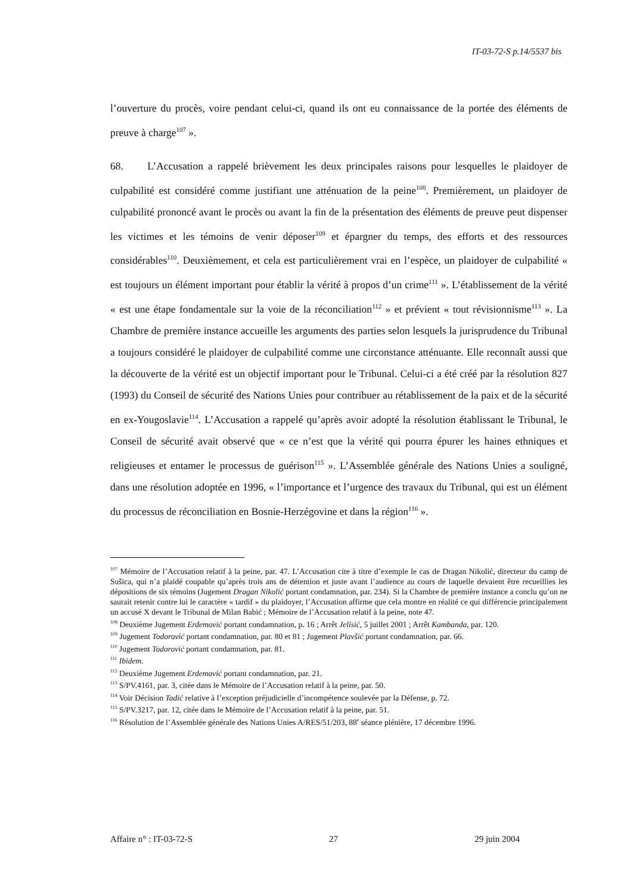IT-03-72-S p.14/5537 bis
l’ouverture du procès, voire pendant celui-ci, quand ils ont eu connaissance de la portée des éléments de preuve à charge<sup>107</sup> ».
68. L’Accusation a rappelé brièvement les deux principales raisons pour lesquelles le plaidoyer de culpabilité est considéré comme justifiant une atténuation de la peine<sup>108</sup>. Premièrement, un plaidoyer de culpabilité prononcé avant le procès ou avant la fin de la présentation des éléments de preuve peut dispenser les victimes et les témoins de venir déposer<sup>109</sup> et épargner du temps, des efforts et des ressources considérables<sup>110</sup>. Deuxièmement, et cela est particulièrement vrai en l’espèce, un plaidoyer de culpabilité « est toujours un élément important pour établir la vérité à propos d’un crime<sup>111</sup> ». L’établissement de la vérité « est une étape fondamentale sur la voie de la réconciliation<sup>112</sup> » et prévient « tout révisionnisme<sup>113</sup> ». La Chambre de première instance accueille les arguments des parties selon lesquels la jurisprudence du Tribunal a toujours considéré le plaidoyer de culpabilité comme une circonstance atténuante. Elle reconnaît aussi que la découverte de la vérité est un objectif important pour le Tribunal. Celui-ci a été créé par la résolution 827 (1993) du Conseil de sécurité des Nations Unies pour contribuer au rétablissement de la paix et de la sécurité en ex-Yougoslavie<sup>114</sup>. L’Accusation a rappelé qu’après avoir adopté la résolution établissant le Tribunal, le Conseil de sécurité avait observé que « ce n’est que la vérité qui pourra épurer les haines ethniques et religieuses et entamer le processus de guérison<sup>115</sup> ». L’Assemblée générale des Nations Unies a souligné, dans une résolution adoptée en 1996, « l’importance et l’urgence des travaux du Tribunal, qui est un élément du processus de réconciliation en Bosnie-Herzégovine et dans la région<sup>116</sup> ».
<sup>107</sup> Mémoire de l’Accusation relatif à la peine, par. 47. L’Accusation cite à titre d’exemple le cas de Dragan Nikolić, directeur du camp de Sušica, qui n’a plaidé coupable qu’après trois ans de détention et juste avant l’audience au cours de laquelle devaient être recueillies les dépositions de six témoins (Jugement Dragan Nikolić portant condamnation, par. 234). Si la Chambre de première instance a conclu qu’on ne saurait retenir contre lui le caractère « tardif » du plaidoyer, l’Accusation affirme que cela montre en réalité ce qui différencie principalement un accusé X devant le Tribunal de Milan Babić ; Mémoire de l’Accusation relatif à la peine, note 47.
<sup>108</sup> Deuxième Jugement Erdemović portant condamnation, p. 16 ; Arrêt Jelisić, 5 juillet 2001 ; Arrêt Kambanda, par. 120.
<sup>109</sup> Jugement Todorović portant condamnation, par. 80 et 81 ; Jugement Plavšić portant condamnation, par. 66.
<sup>110</sup> Jugement Todorović portant condamnation, par. 81.
<sup>111</sup> Ibidem.
<sup>112</sup> Deuxième Jugement Erdemović portant condamnation, par. 21.
<sup>113</sup> S/PV.4161, par. 3, citée dans le Mémoire de l’Accusation relatif à la peine, par. 50.
<sup>114</sup> Voir Décision Tadić relative à l’exception préjudicielle d’incompétence soulevée par la Défense, p. 72.
<sup>115</sup> S/PV.3217, par. 12, citée dans le Mémoire de l’Accusation relatif à la peine, par. 51.
<sup>116</sup> Résolution de l’Assemblée générale des Nations Unies A/RES/51/203, 88<sup>e</sup> séance plénière, 17 décembre 1996.
Affaire n° : IT-03-72-S 27 29 juin 2004